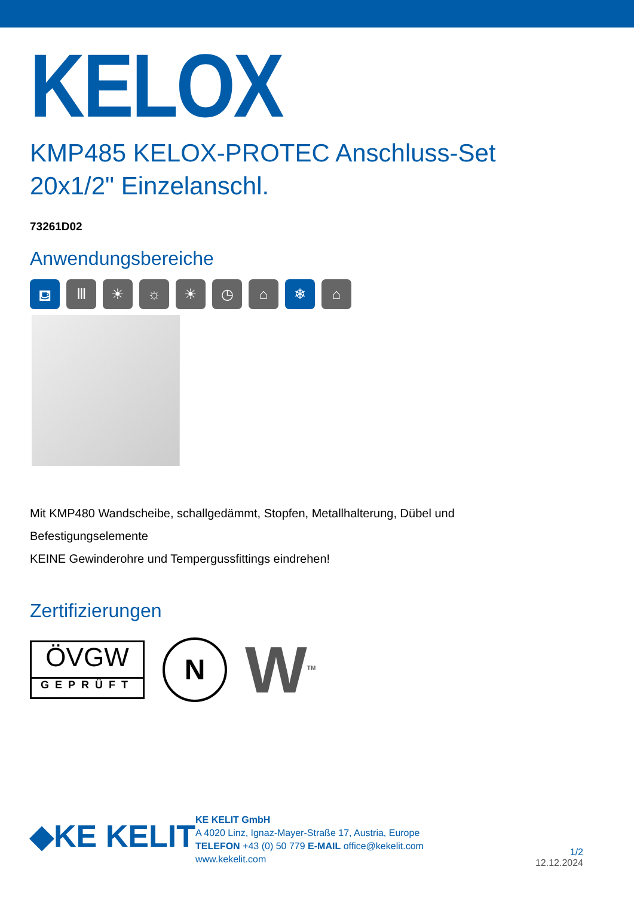KELOX
KMP485 KELOX-PROTEC Anschluss-Set
20x1/2" Einzelanschl.
73261D02
Anwendungsbereiche
⛾ Ⅲ ☀ ☼ ☀ ◷ ⌂ ❄ ⌂
Mit KMP480 Wandscheibe, schallgedämmt, Stopfen, Metallhalterung, Dübel und
Befestigungselemente
KEINE Gewinderohre und Tempergussfittings eindrehen!
Zertifizierungen
ÖVGW
GEPRÜFT
N
W<sup>TM</sup>
◆KE KELIT
KE KELIT GmbH
A 4020 Linz, Ignaz-Mayer-Straße 17, Austria, Europe
TELEFON +43 (0) 50 779 E-MAIL office@kekelit.com
www.kekelit.com
1/2
12.12.2024